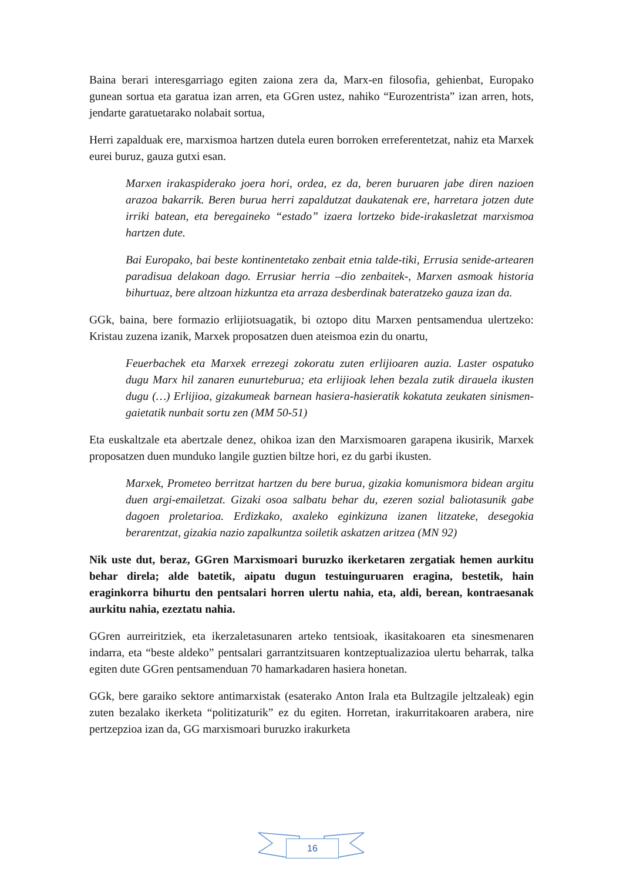Baina berari interesgarriago egiten zaiona zera da, Marx-en filosofia, gehienbat, Europako gunean sortua eta garatua izan arren, eta GGren ustez, nahiko “Eurozentrista” izan arren, hots, jendarte garatuetarako nolabait sortua,
Herri zapalduak ere, marxismoa hartzen dutela euren borroken erreferentetzat, nahiz eta Marxek eurei buruz, gauza gutxi esan.
Marxen irakaspiderako joera hori, ordea, ez da, beren buruaren jabe diren nazioen arazoa bakarrik. Beren burua herri zapaldutzat daukatenak ere, harretara jotzen dute irriki batean, eta beregaineko “estado” izaera lortzeko bide-irakasletzat marxismoa hartzen dute.
Bai Europako, bai beste kontinentetako zenbait etnia talde-tiki, Errusia senide-artearen paradisua delakoan dago. Errusiar herria –dio zenbaitek-, Marxen asmoak historia bihurtuaz, bere altzoan hizkuntza eta arraza desberdinak bateratzeko gauza izan da.
GGk, baina, bere formazio erlijiotsuagatik, bi oztopo ditu Marxen pentsamendua ulertzeko: Kristau zuzena izanik, Marxek proposatzen duen ateismoa ezin du onartu,
Feuerbachek eta Marxek errezegi zokoratu zuten erlijioaren auzia. Laster ospatuko dugu Marx hil zanaren eunurteburua; eta erlijioak lehen bezala zutik dirauela ikusten dugu (…) Erlijioa, gizakumeak barnean hasiera-hasieratik kokatuta zeukaten sinismen-gaietatik nunbait sortu zen (MM 50-51)
Eta euskaltzale eta abertzale denez, ohikoa izan den Marxismoaren garapena ikusirik, Marxek proposatzen duen munduko langile guztien biltze hori, ez du garbi ikusten.
Marxek, Prometeo berritzat hartzen du bere burua, gizakia komunismora bidean argitu duen argi-emailetzat. Gizaki osoa salbatu behar du, ezeren sozial baliotasunik gabe dagoen proletarioa. Erdizkako, axaleko eginkizuna izanen litzateke, desegokia berarentzat, gizakia nazio zapalkuntza soiletik askatzen aritzea (MN 92)
Nik uste dut, beraz, GGren Marxismoari buruzko ikerketaren zergatiak hemen aurkitu behar direla; alde batetik, aipatu dugun testuinguruaren eragina, bestetik, hain eraginkorra bihurtu den pentsalari horren ulertu nahia, eta, aldi, berean, kontraesanak aurkitu nahia, ezeztatu nahia.
GGren aurreiritziek, eta ikerzaletasunaren arteko tentsioak, ikasitakoaren eta sinesmenaren indarra, eta “beste aldeko” pentsalari garrantzitsuaren kontzeptualizazioa ulertu beharrak, talka egiten dute GGren pentsamenduan 70 hamarkadaren hasiera honetan.
GGk, bere garaiko sektore antimarxistak (esaterako Anton Irala eta Bultzagile jeltzaleak) egin zuten bezalako ikerketa “politizaturik” ez du egiten. Horretan, irakurritakoaren arabera, nire pertzepzioa izan da, GG marxismoari buruzko irakurketa
16